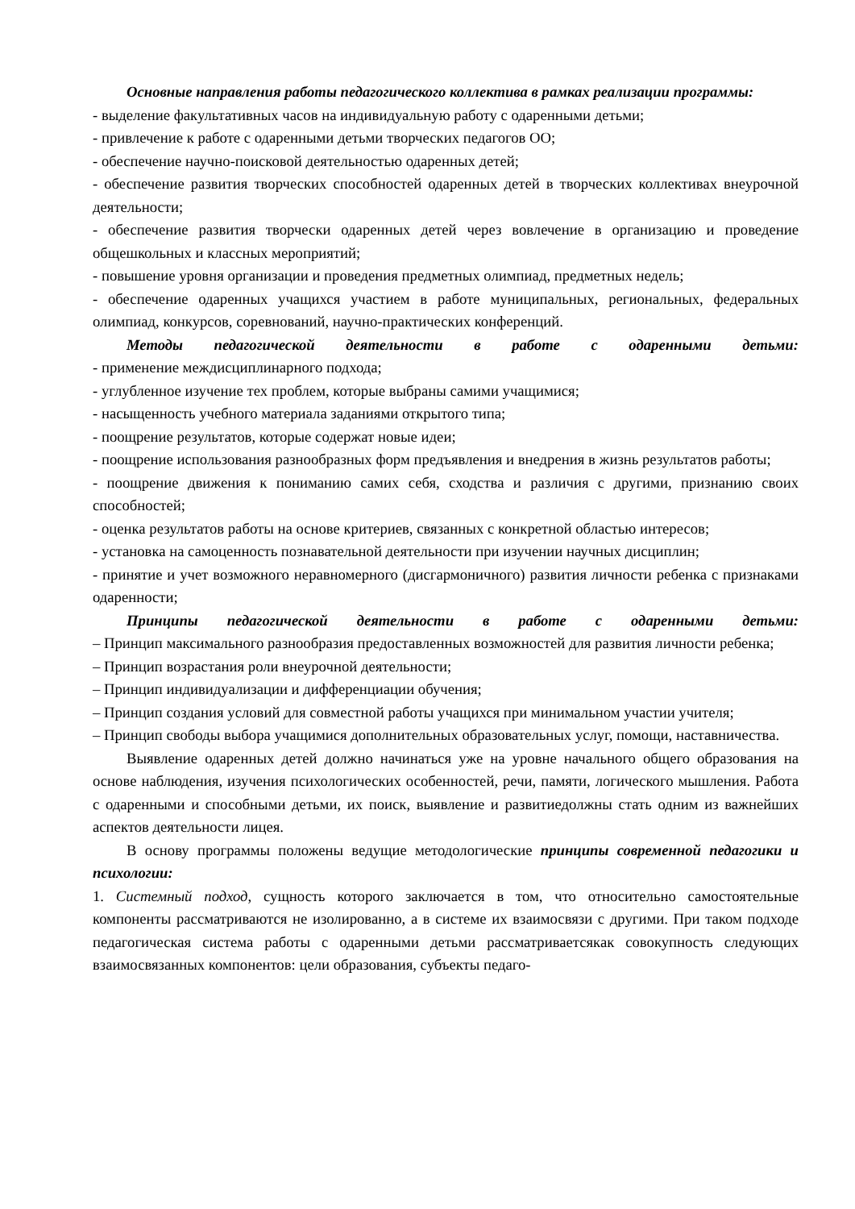Основные направления работы педагогического коллектива в рамках реализации программы:
- выделение факультативных часов на индивидуальную работу с одаренными детьми;
- привлечение к работе с одаренными детьми творческих педагогов ОО;
- обеспечение научно-поисковой деятельностью одаренных детей;
- обеспечение развития творческих способностей одаренных детей в творческих коллективах внеурочной деятельности;
- обеспечение развития творчески одаренных детей через вовлечение в организацию и проведение общешкольных и классных мероприятий;
- повышение уровня организации и проведения предметных олимпиад, предметных недель;
- обеспечение одаренных учащихся участием в работе муниципальных, региональных, федеральных олимпиад, конкурсов, соревнований, научно-практических конференций.
Методы педагогической деятельности в работе с одаренными детьми:
- применение междисциплинарного подхода;
- углубленное изучение тех проблем, которые выбраны самими учащимися;
- насыщенность учебного материала заданиями открытого типа;
- поощрение результатов, которые содержат новые идеи;
- поощрение использования разнообразных форм предъявления и внедрения в жизнь результатов работы;
- поощрение движения к пониманию самих себя, сходства и различия с другими, признанию своих способностей;
- оценка результатов работы на основе критериев, связанных с конкретной областью интересов;
- установка на самоценность познавательной деятельности при изучении научных дисциплин;
- принятие и учет возможного неравномерного (дисгармоничного) развития личности ребенка с признаками одаренности;
Принципы педагогической деятельности в работе с одаренными детьми:
– Принцип максимального разнообразия предоставленных возможностей для развития личности ребенка;
– Принцип возрастания роли внеурочной деятельности;
– Принцип индивидуализации и дифференциации обучения;
– Принцип создания условий для совместной работы учащихся при минимальном участии учителя;
– Принцип свободы выбора учащимися дополнительных образовательных услуг, помощи, наставничества.
Выявление одаренных детей должно начинаться уже на уровне начального общего образования на основе наблюдения, изучения психологических особенностей, речи, памяти, логического мышления. Работа с одаренными и способными детьми, их поиск, выявление и развитиедолжны стать одним из важнейших аспектов деятельности лицея.
В основу программы положены ведущие методологические принципы современной педагогики и психологии:
1. Системный подход, сущность которого заключается в том, что относительно самостоятельные компоненты рассматриваются не изолированно, а в системе их взаимосвязи с другими. При таком подходе педагогическая система работы с одаренными детьми рассматриваетсякак совокупность следующих взаимосвязанных компонентов: цели образования, субъекты педаго-